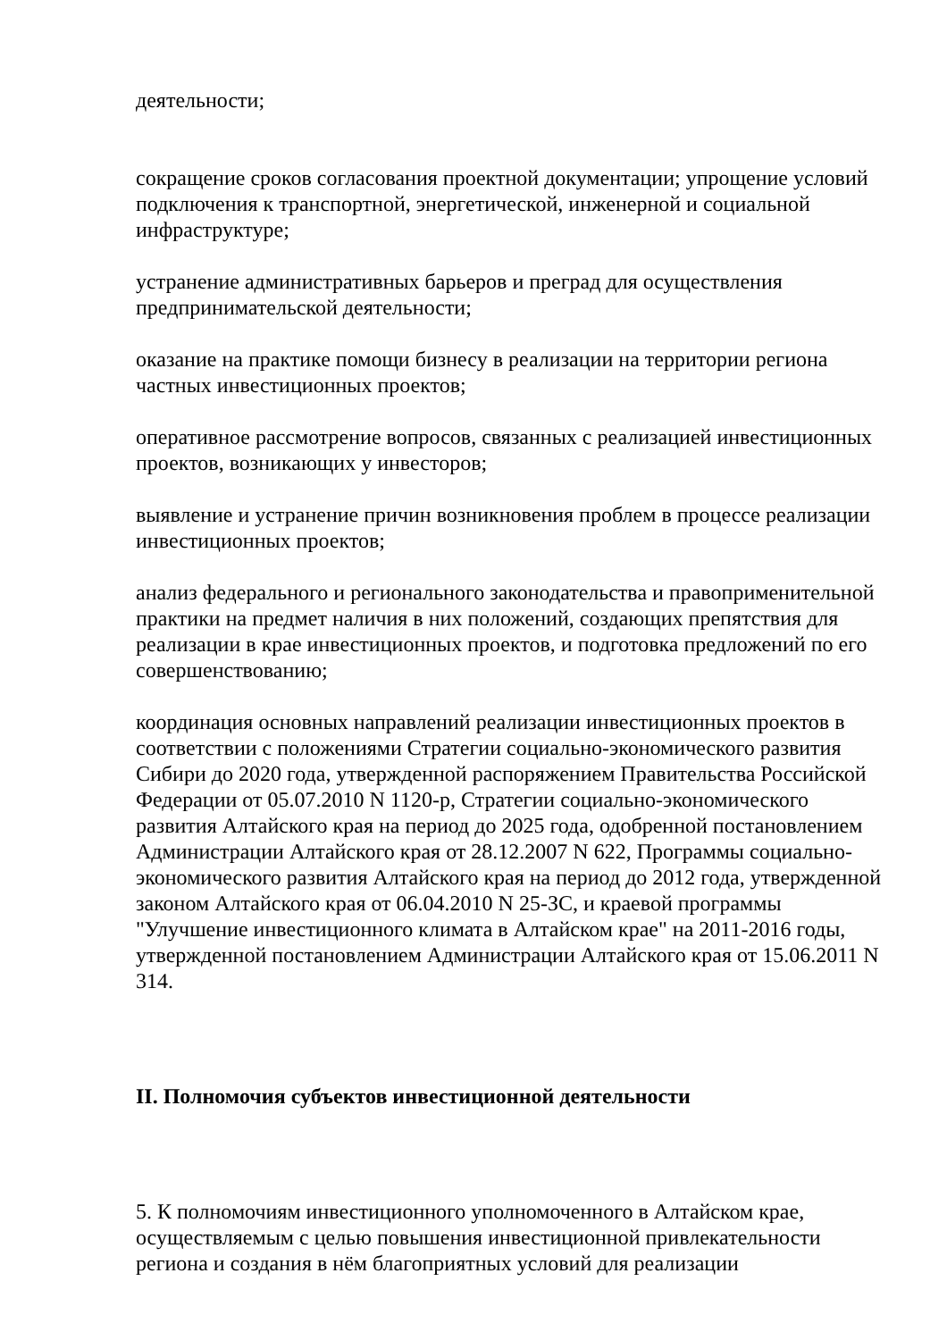деятельности;
сокращение сроков согласования проектной документации; упрощение условий подключения к транспортной, энергетической, инженерной и социальной инфраструктуре;
устранение административных барьеров и преград для осуществления предпринимательской деятельности;
оказание на практике помощи бизнесу в реализации на территории региона частных инвестиционных проектов;
оперативное рассмотрение вопросов, связанных с реализацией инвестиционных проектов, возникающих у инвесторов;
выявление и устранение причин возникновения проблем в процессе реализации инвестиционных проектов;
анализ федерального и регионального законодательства и правоприменительной практики на предмет наличия в них положений, создающих препятствия для реализации в крае инвестиционных проектов, и подготовка предложений по его совершенствованию;
координация основных направлений реализации инвестиционных проектов в соответствии с положениями Стратегии социально-экономического развития Сибири до 2020 года, утвержденной распоряжением Правительства Российской Федерации от 05.07.2010 N 1120-р, Стратегии социально-экономического развития Алтайского края на период до 2025 года, одобренной постановлением Администрации Алтайского края от 28.12.2007 N 622, Программы социально-экономического развития Алтайского края на период до 2012 года, утвержденной законом Алтайского края от 06.04.2010 N 25-ЗС, и краевой программы "Улучшение инвестиционного климата в Алтайском крае" на 2011-2016 годы, утвержденной постановлением Администрации Алтайского края от 15.06.2011 N 314.
II. Полномочия субъектов инвестиционной деятельности
5. К полномочиям инвестиционного уполномоченного в Алтайском крае, осуществляемым с целью повышения инвестиционной привлекательности региона и создания в нём благоприятных условий для реализации